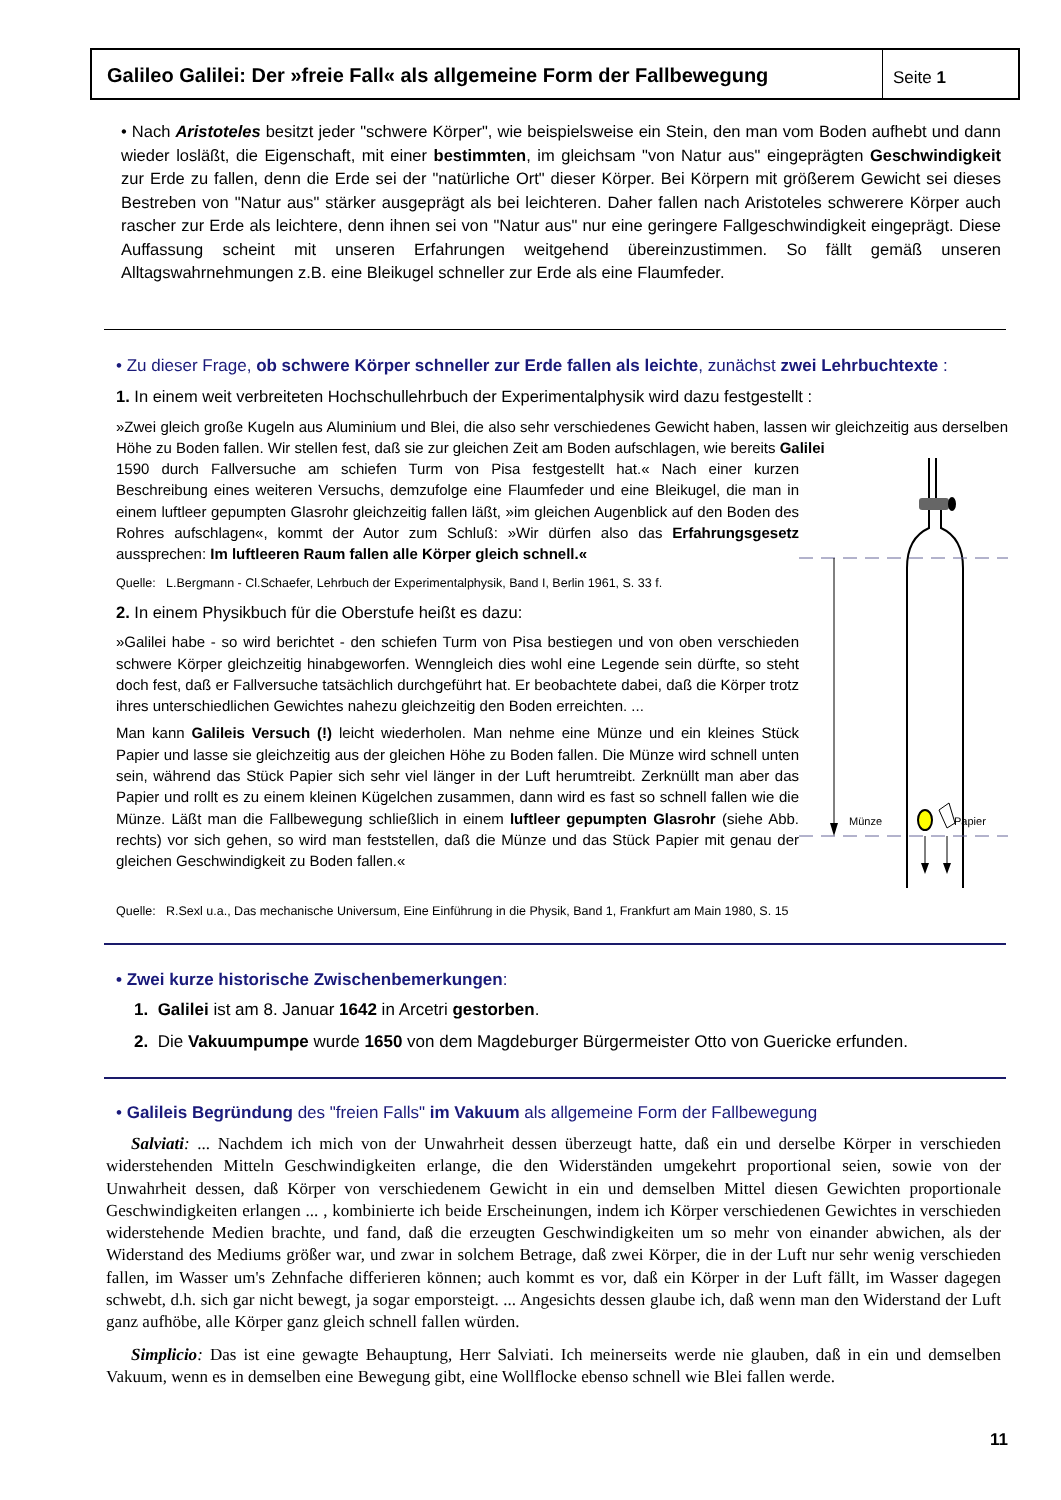Galileo Galilei: Der »freie Fall« als allgemeine Form der Fallbewegung
Seite 1
• Nach Aristoteles besitzt jeder "schwere Körper", wie beispielsweise ein Stein, den man vom Boden aufhebt und dann wieder losläßt, die Eigenschaft, mit einer bestimmten, im gleichsam "von Natur aus" eingeprägten Geschwindigkeit zur Erde zu fallen, denn die Erde sei der "natürliche Ort" dieser Körper. Bei Körpern mit größerem Gewicht sei dieses Bestreben von "Natur aus" stärker ausgeprägt als bei leichteren. Daher fallen nach Aristoteles schwerere Körper auch rascher zur Erde als leichtere, denn ihnen sei von "Natur aus" nur eine geringere Fallgeschwindigkeit eingeprägt. Diese Auffassung scheint mit unseren Erfahrungen weitgehend übereinzustimmen. So fällt gemäß unseren Alltagswahrnehmungen z.B. eine Bleikugel schneller zur Erde als eine Flaumfeder.
• Zu dieser Frage, ob schwere Körper schneller zur Erde fallen als leichte, zunächst zwei Lehrbuchtexte :
1. In einem weit verbreiteten Hochschullehrbuch der Experimentalphysik wird dazu festgestellt :
»Zwei gleich große Kugeln aus Aluminium und Blei, die also sehr verschiedenes Gewicht haben, lassen wir gleichzeitig aus derselben Höhe zu Boden fallen. Wir stellen fest, daß sie zur gleichen Zeit am Boden aufschlagen, wie bereits Galilei
1590 durch Fallversuche am schiefen Turm von Pisa festgestellt hat.« Nach einer kurzen Beschreibung eines weiteren Versuchs, demzufolge eine Flaumfeder und eine Bleikugel, die man in einem luftleer gepumpten Glasrohr gleichzeitig fallen läßt, »im gleichen Augenblick auf den Boden des Rohres aufschlagen«, kommt der Autor zum Schluß: »Wir dürfen also das Erfahrungsgesetz aussprechen: Im luftleeren Raum fallen alle Körper gleich schnell.«
Quelle: L.Bergmann - Cl.Schaefer, Lehrbuch der Experimentalphysik, Band I, Berlin 1961, S. 33 f.
2. In einem Physikbuch für die Oberstufe heißt es dazu:
»Galilei habe - so wird berichtet - den schiefen Turm von Pisa bestiegen und von oben verschieden schwere Körper gleichzeitig hinabgeworfen. Wenngleich dies wohl eine Legende sein dürfte, so steht doch fest, daß er Fallversuche tatsächlich durchgeführt hat. Er beobachtete dabei, daß die Körper trotz ihres unterschiedlichen Gewichtes nahezu gleichzeitig den Boden erreichten. ...
Man kann Galileis Versuch (!) leicht wiederholen. Man nehme eine Münze und ein kleines Stück Papier und lasse sie gleichzeitig aus der gleichen Höhe zu Boden fallen. Die Münze wird schnell unten sein, während das Stück Papier sich sehr viel länger in der Luft herumtreibt. Zerknüllt man aber das Papier und rollt es zu einem kleinen Kügelchen zusammen, dann wird es fast so schnell fallen wie die Münze. Läßt man die Fallbewegung schließlich in einem luftleer gepumpten Glasrohr (siehe Abb. rechts) vor sich gehen, so wird man feststellen, daß die Münze und das Stück Papier mit genau der gleichen Geschwindigkeit zu Boden fallen.«
Münze
Papier
Quelle: R.Sexl u.a., Das mechanische Universum, Eine Einführung in die Physik, Band 1, Frankfurt am Main 1980, S. 15
• Zwei kurze historische Zwischenbemerkungen:
1. Galilei ist am 8. Januar 1642 in Arcetri gestorben.
2. Die Vakuumpumpe wurde 1650 von dem Magdeburger Bürgermeister Otto von Guericke erfunden.
• Galileis Begründung des "freien Falls" im Vakuum als allgemeine Form der Fallbewegung
Salviati: ... Nachdem ich mich von der Unwahrheit dessen überzeugt hatte, daß ein und derselbe Körper in verschieden widerstehenden Mitteln Geschwindigkeiten erlange, die den Widerständen umgekehrt proportional seien, sowie von der Unwahrheit dessen, daß Körper von verschiedenem Gewicht in ein und demselben Mittel diesen Gewichten proportionale Geschwindigkeiten erlangen ... , kombinierte ich beide Erscheinungen, indem ich Körper verschiedenen Gewichtes in verschieden widerstehende Medien brachte, und fand, daß die erzeugten Geschwindigkeiten um so mehr von einander abwichen, als der Widerstand des Mediums größer war, und zwar in solchem Betrage, daß zwei Körper, die in der Luft nur sehr wenig verschieden fallen, im Wasser um's Zehnfache differieren können; auch kommt es vor, daß ein Körper in der Luft fällt, im Wasser dagegen schwebt, d.h. sich gar nicht bewegt, ja sogar emporsteigt. ... Angesichts dessen glaube ich, daß wenn man den Widerstand der Luft ganz aufhöbe, alle Körper ganz gleich schnell fallen würden.
Simplicio: Das ist eine gewagte Behauptung, Herr Salviati. Ich meinerseits werde nie glauben, daß in ein und demselben Vakuum, wenn es in demselben eine Bewegung gibt, eine Wollflocke ebenso schnell wie Blei fallen werde.
11